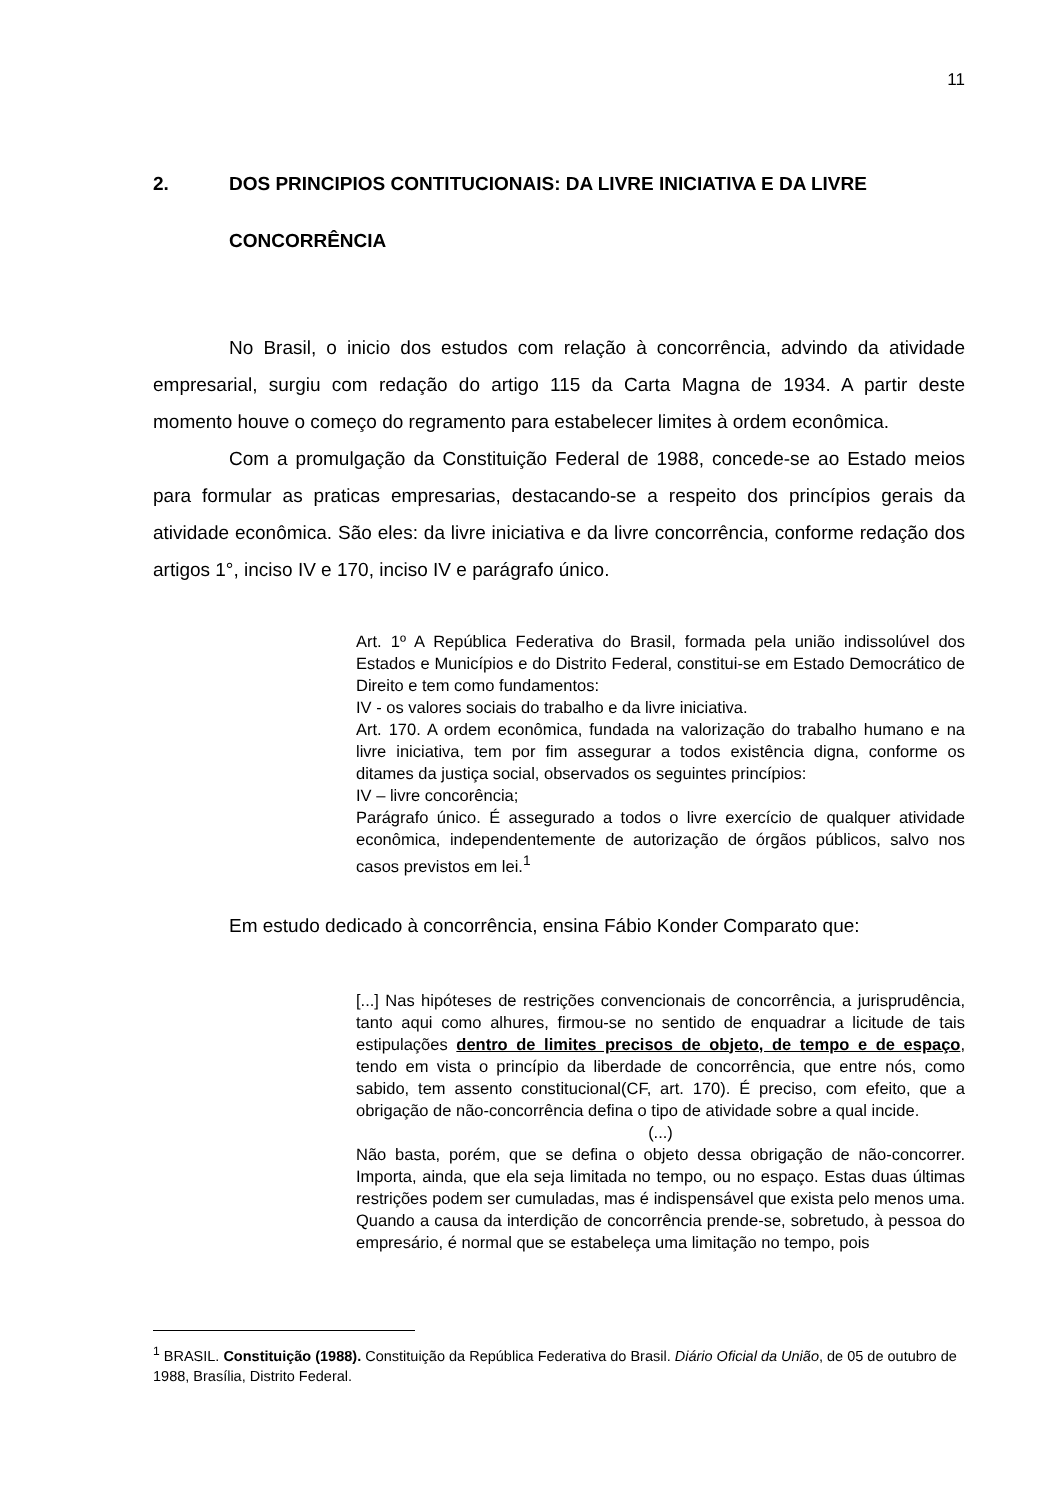11
2. DOS PRINCIPIOS CONTITUCIONAIS: DA LIVRE INICIATIVA E DA LIVRE CONCORRÊNCIA
No Brasil, o inicio dos estudos com relação à concorrência, advindo da atividade empresarial, surgiu com redação do artigo 115 da Carta Magna de 1934. A partir deste momento houve o começo do regramento para estabelecer limites à ordem econômica.
Com a promulgação da Constituição Federal de 1988, concede-se ao Estado meios para formular as praticas empresarias, destacando-se a respeito dos princípios gerais da atividade econômica. São eles: da livre iniciativa e da livre concorrência, conforme redação dos artigos 1°, inciso IV e 170, inciso IV e parágrafo único.
Art. 1º A República Federativa do Brasil, formada pela união indissolúvel dos Estados e Municípios e do Distrito Federal, constitui-se em Estado Democrático de Direito e tem como fundamentos:
IV - os valores sociais do trabalho e da livre iniciativa.
Art. 170. A ordem econômica, fundada na valorização do trabalho humano e na livre iniciativa, tem por fim assegurar a todos existência digna, conforme os ditames da justiça social, observados os seguintes princípios:
IV – livre concorência;
Parágrafo único. É assegurado a todos o livre exercício de qualquer atividade econômica, independentemente de autorização de órgãos públicos, salvo nos casos previstos em lei.<sup>1</sup>
Em estudo dedicado à concorrência, ensina Fábio Konder Comparato que:
[...] Nas hipóteses de restrições convencionais de concorrência, a jurisprudência, tanto aqui como alhures, firmou-se no sentido de enquadrar a licitude de tais estipulações dentro de limites precisos de objeto, de tempo e de espaço, tendo em vista o princípio da liberdade de concorrência, que entre nós, como sabido, tem assento constitucional(CF, art. 170). É preciso, com efeito, que a obrigação de não-concorrência defina o tipo de atividade sobre a qual incide.
(...)
Não basta, porém, que se defina o objeto dessa obrigação de não-concorrer. Importa, ainda, que ela seja limitada no tempo, ou no espaço. Estas duas últimas restrições podem ser cumuladas, mas é indispensável que exista pelo menos uma. Quando a causa da interdição de concorrência prende-se, sobretudo, à pessoa do empresário, é normal que se estabeleça uma limitação no tempo, pois
<sup>1</sup> BRASIL. Constituição (1988). Constituição da República Federativa do Brasil. Diário Oficial da União, de 05 de outubro de 1988, Brasília, Distrito Federal.